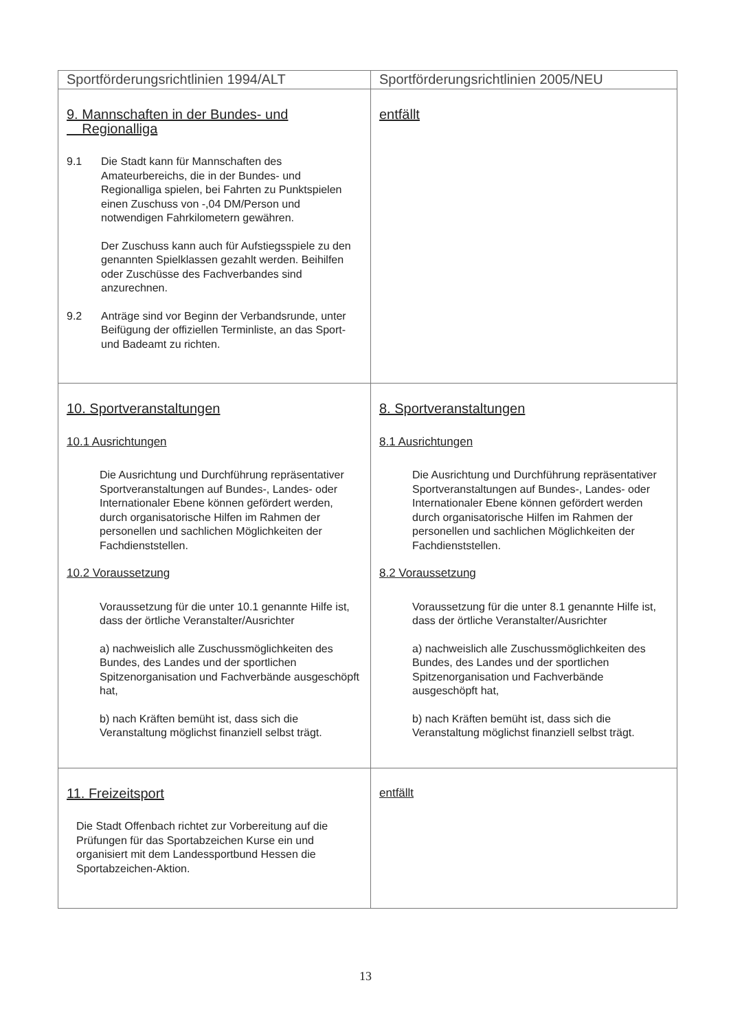| Sportförderungsrichtlinien 1994/ALT | Sportförderungsrichtlinien 2005/NEU |
| --- | --- |
| 9. Mannschaften in der Bundes- und Regionalliga 9.1 Die Stadt kann für Mannschaften des Amateurbereichs, die in der Bundes- und Regionalliga spielen, bei Fahrten zu Punktspielen einen Zuschuss von -,04 DM/Person und notwendigen Fahrkilometern gewähren. Der Zuschuss kann auch für Aufstiegsspiele zu den genannten Spielklassen gezahlt werden. Beihilfen oder Zuschüsse des Fachverbandes sind anzurechnen. 9.2 Anträge sind vor Beginn der Verbandsrunde, unter Beifügung der offiziellen Terminliste, an das Sport- und Badeamt zu richten. | entfällt |
| 10. Sportveranstaltungen 10.1 Ausrichtungen Die Ausrichtung und Durchführung repräsentativer Sportveranstaltungen auf Bundes-, Landes- oder Internationaler Ebene können gefördert werden, durch organisatorische Hilfen im Rahmen der personellen und sachlichen Möglichkeiten der Fachdienststellen. 10.2 Voraussetzung Voraussetzung für die unter 10.1 genannte Hilfe ist, dass der örtliche Veranstalter/Ausrichter a) nachweislich alle Zuschussmöglichkeiten des Bundes, des Landes und der sportlichen Spitzenorganisation und Fachverbände ausgeschöpft hat, b) nach Kräften bemüht ist, dass sich die Veranstaltung möglichst finanziell selbst trägt. | 8. Sportveranstaltungen 8.1 Ausrichtungen Die Ausrichtung und Durchführung repräsentativer Sportveranstaltungen auf Bundes-, Landes- oder Internationaler Ebene können gefördert werden durch organisatorische Hilfen im Rahmen der personellen und sachlichen Möglichkeiten der Fachdienststellen. 8.2 Voraussetzung Voraussetzung für die unter 8.1 genannte Hilfe ist, dass der örtliche Veranstalter/Ausrichter a) nachweislich alle Zuschussmöglichkeiten des Bundes, des Landes und der sportlichen Spitzenorganisation und Fachverbände ausgeschöpft hat, b) nach Kräften bemüht ist, dass sich die Veranstaltung möglichst finanziell selbst trägt. |
| 11. Freizeitsport Die Stadt Offenbach richtet zur Vorbereitung auf die Prüfungen für das Sportabzeichen Kurse ein und organisiert mit dem Landessportbund Hessen die Sportabzeichen-Aktion. | entfällt |
13